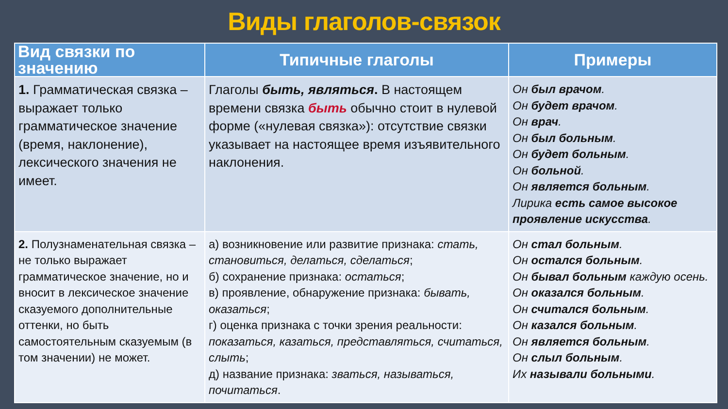Виды глаголов-связок
| Вид связки по значению | Типичные глаголы | Примеры |
| --- | --- | --- |
| 1. Грамматическая связка – выражает только грамматическое значение (время, наклонение), лексического значения не имеет. | Глаголы быть, являться . В настоящем времени связка быть обычно стоит в нулевой форме («нулевая связка»): отсутствие связки указывает на настоящее время изъявительного наклонения. | Он был врачом . Он будет врачом . Он врач . Он был больным . Он будет больным . Он больной . Он является больным . Лирика есть самое высокое проявление искусства . |
| 2. Полузнаменательная связка – не только выражает грамматическое значение, но и вносит в лексическое значение сказуемого дополнительные оттенки, но быть самостоятельным сказуемым (в том значении) не может. | а) возникновение или развитие признака: стать, становиться, делаться, сделаться ; б) сохранение признака: остаться ; в) проявление, обнаружение признака: бывать, оказаться ; г) оценка признака с точки зрения реальности: показаться, казаться, представляться, считаться, слыть ; д) название признака: зваться, называться, почитаться . | Он стал больным . Он остался больным . Он бывал больным каждую осень. Он оказался больным . Он считался больным . Он казался больным . Он является больным . Он слыл больным . Их называли больными . |